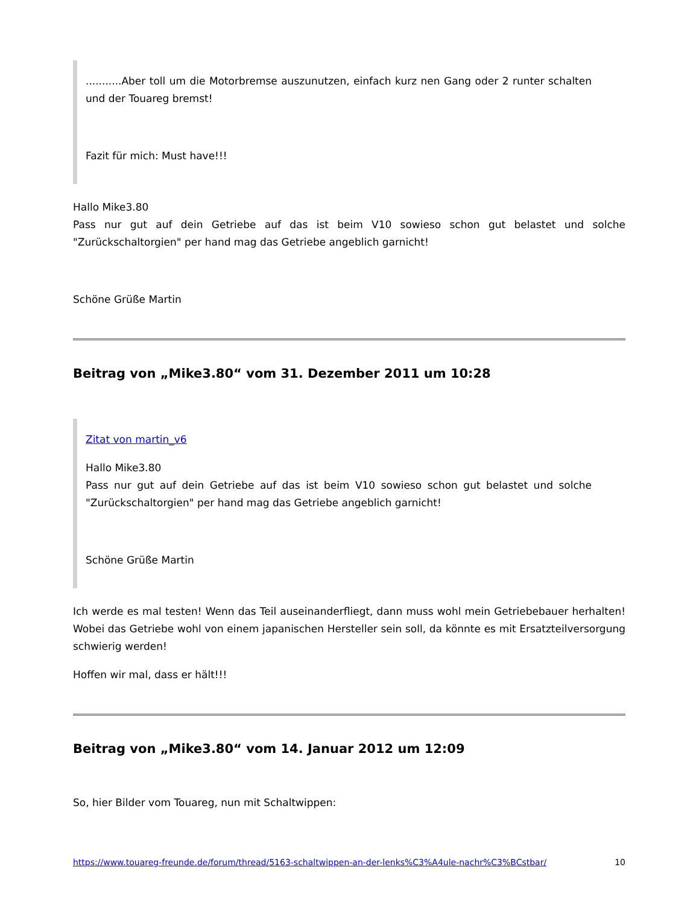...........Aber toll um die Motorbremse auszunutzen, einfach kurz nen Gang oder 2 runter schalten und der Touareg bremst!
Fazit für mich: Must have!!!
Hallo Mike3.80
Pass nur gut auf dein Getriebe auf das ist beim V10 sowieso schon gut belastet und solche "Zurückschaltorgien" per hand mag das Getriebe angeblich garnicht!
Schöne Grüße Martin
Beitrag von „Mike3.80“ vom 31. Dezember 2011 um 10:28
Zitat von martin_v6
Hallo Mike3.80
Pass nur gut auf dein Getriebe auf das ist beim V10 sowieso schon gut belastet und solche "Zurückschaltorgien" per hand mag das Getriebe angeblich garnicht!
Schöne Grüße Martin
Ich werde es mal testen! Wenn das Teil auseinanderfliegt, dann muss wohl mein Getriebebauer herhalten! Wobei das Getriebe wohl von einem japanischen Hersteller sein soll, da könnte es mit Ersatzteilversorgung schwierig werden!
Hoffen wir mal, dass er hält!!!
Beitrag von „Mike3.80“ vom 14. Januar 2012 um 12:09
So, hier Bilder vom Touareg, nun mit Schaltwippen:
https://www.touareg-freunde.de/forum/thread/5163-schaltwippen-an-der-lenks%C3%A4ule-nachr%C3%BCstbar/ 10